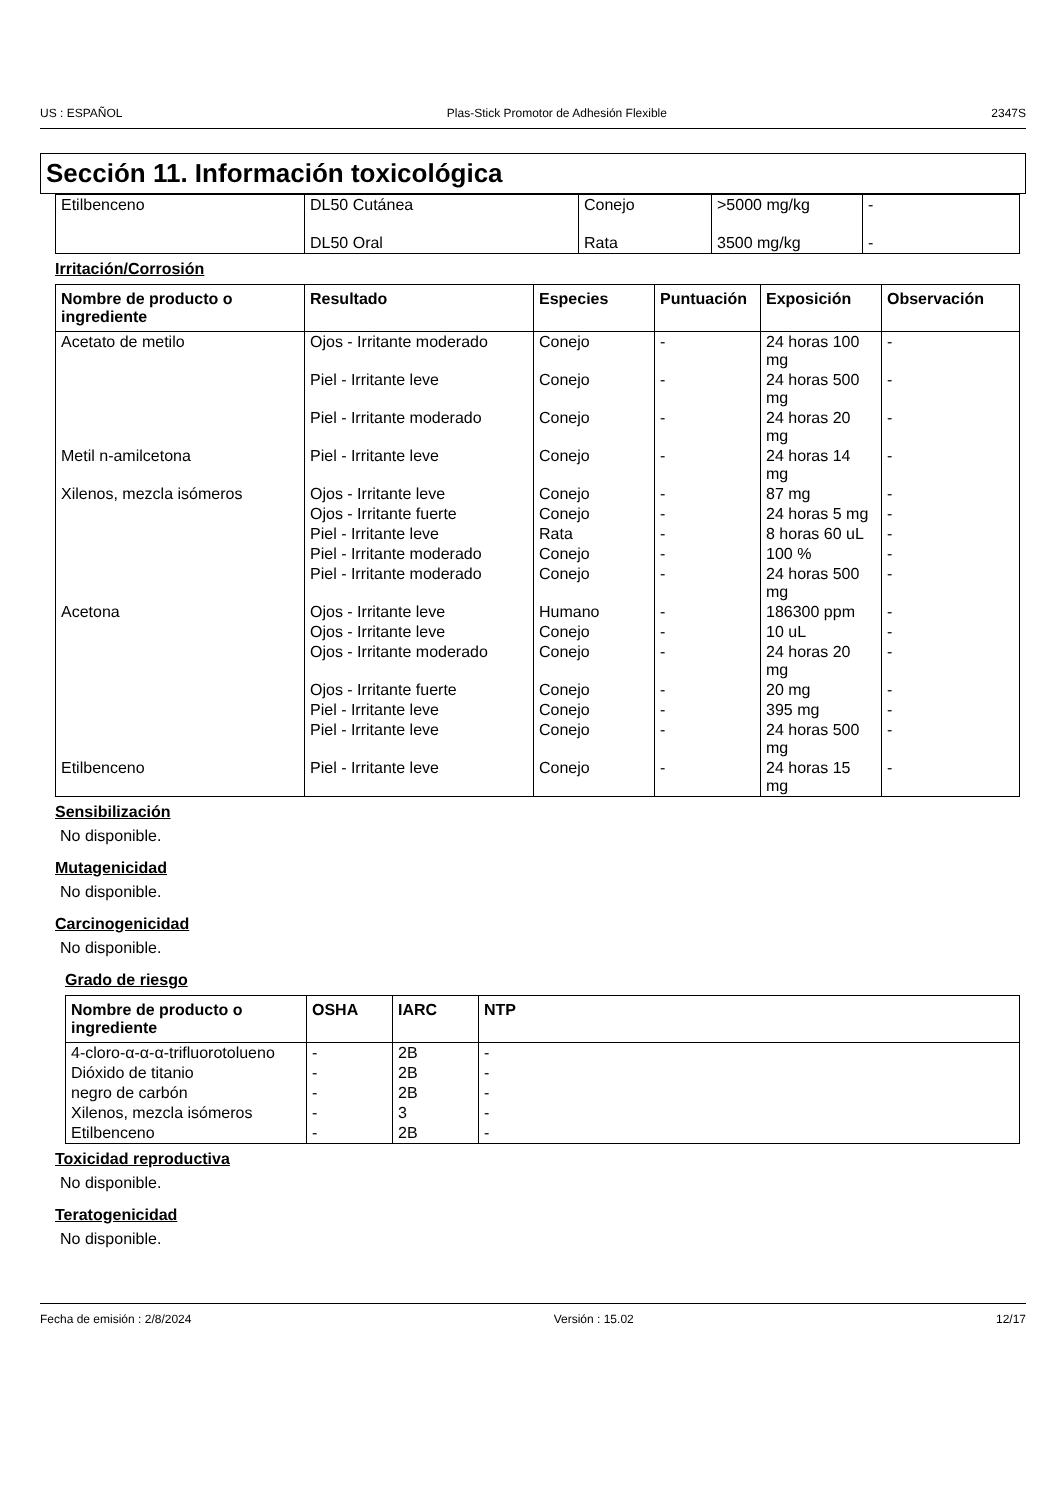US : ESPAÑOL Plas-Stick Promotor de Adhesión Flexible 2347S
Sección 11. Información toxicológica
| Etilbenceno | DL50 Cutánea | Conejo | >5000 mg/kg | - |
| | DL50 Oral | Rata | 3500 mg/kg | - |
Irritación/Corrosión
| Nombre de producto o ingrediente | Resultado | Especies | Puntuación | Exposición | Observación |
| --- | --- | --- | --- | --- | --- |
| Acetato de metilo | Ojos - Irritante moderado | Conejo | - | 24 horas 100 mg | - |
| | Piel - Irritante leve | Conejo | - | 24 horas 500 mg | - |
| | Piel - Irritante moderado | Conejo | - | 24 horas 20 mg | - |
| Metil n-amilcetona | Piel - Irritante leve | Conejo | - | 24 horas 14 mg | - |
| Xilenos, mezcla isómeros | Ojos - Irritante leve | Conejo | - | 87 mg | - |
| | Ojos - Irritante fuerte | Conejo | - | 24 horas 5 mg | - |
| | Piel - Irritante leve | Rata | - | 8 horas 60 uL | - |
| | Piel - Irritante moderado | Conejo | - | 100 % | - |
| | Piel - Irritante moderado | Conejo | - | 24 horas 500 mg | - |
| Acetona | Ojos - Irritante leve | Humano | - | 186300 ppm | - |
| | Ojos - Irritante leve | Conejo | - | 10 uL | - |
| | Ojos - Irritante moderado | Conejo | - | 24 horas 20 mg | - |
| | Ojos - Irritante fuerte | Conejo | - | 20 mg | - |
| | Piel - Irritante leve | Conejo | - | 395 mg | - |
| | Piel - Irritante leve | Conejo | - | 24 horas 500 mg | - |
| Etilbenceno | Piel - Irritante leve | Conejo | - | 24 horas 15 mg | - |
Sensibilización
No disponible.
Mutagenicidad
No disponible.
Carcinogenicidad
No disponible.
Grado de riesgo
| Nombre de producto o ingrediente | OSHA | IARC | NTP |
| --- | --- | --- | --- |
| 4-cloro-α-α-α-trifluorotolueno | - | 2B | - |
| Dióxido de titanio | - | 2B | - |
| negro de carbón | - | 2B | - |
| Xilenos, mezcla isómeros | - | 3 | - |
| Etilbenceno | - | 2B | - |
Toxicidad reproductiva
No disponible.
Teratogenicidad
No disponible.
Fecha de emisión : 2/8/2024 Versión : 15.02 12/17